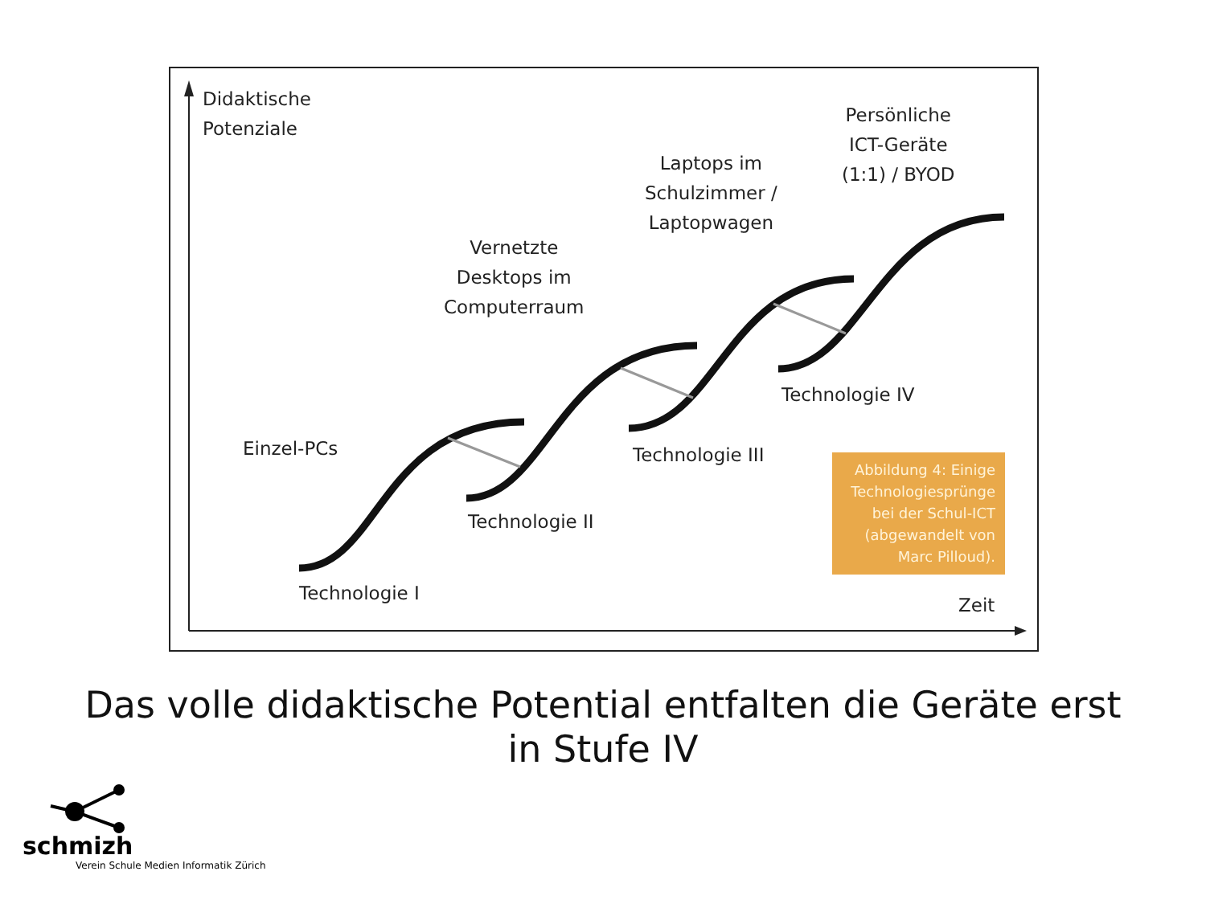Didaktische
Potenziale
Einzel-PCs
Vernetzte
Desktops im
Computerraum
Laptops im
Schulzimmer /
Laptopwagen
Persönliche
ICT-Geräte
(1:1) / BYOD
Technologie I
Technologie II
Technologie III
Technologie IV
Zeit
Abbildung 4: Einige Technologiesprünge bei der Schul-ICT (abgewandelt von Marc Pilloud).
Das volle didaktische Potential entfalten die Geräte erst
in Stufe IV
schmizh
Verein Schule Medien Informatik Zürich